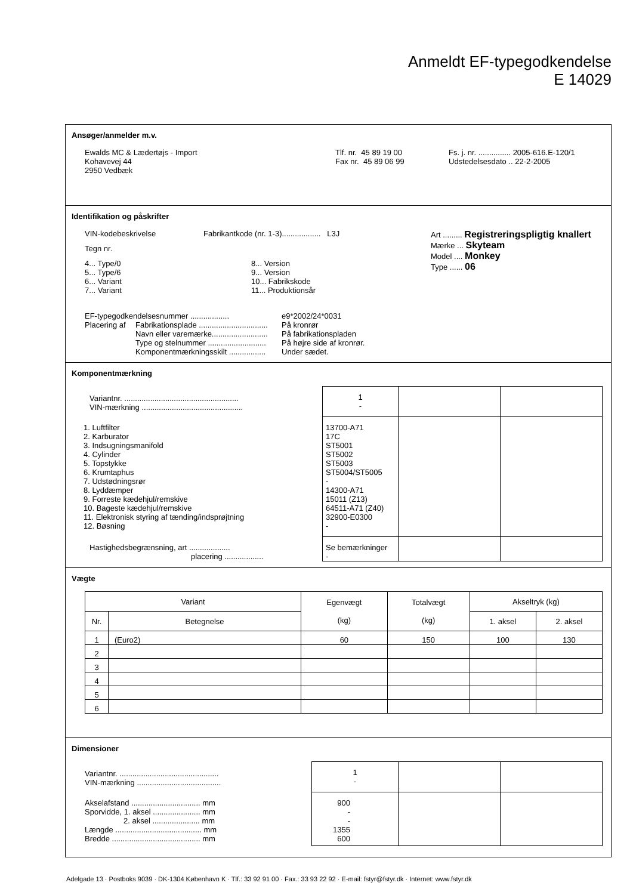Anmeldt EF-typegodkendelse
E 14029
Ansøger/anmelder m.v.
| Ewalds MC & Lædertøjs - Import Kohavevej 44 2950 Vedbæk | Tlf. nr. 45 89 19 00 Fax nr. 45 89 06 99 | Fs. j. nr. ............... 2005-616.E-120/1 Udstedelsesdato .. 22-2-2005 |
Identifikation og påskrifter
| / VIN-kodebeskrivelse / Fabrikantkode (nr. 1-3).................. L3J / / Tegn nr. / / / 4... Type/0 5... Type/6 6... Variant 7... Variant / 8... Version 9... Version 10... Fabrikskode 11... Produktionsår / | Art ......... Registreringspligtig knallert Mærke ... Skyteam Model .... Monkey Type ...... 06 |
| EF-typegodkendelsesnummer .................. | | e9*2002/24*0031 |
| Placering af | Fabrikationsplade ................................ | På kronrør |
| | Navn eller varemærke.......................... | På fabrikationspladen |
| | Type og stelnummer ........................... | På højre side af kronrør. |
| | Komponentmærkningsskilt ................. | Under sædet. |
Komponentmærkning
| Variantnr. ..................................................... VIN-mærkning ............................................... | 1 - | | |
| 1. Luftfilter 2. Karburator 3. Indsugningsmanifold 4. Cylinder 5. Topstykke 6. Krumtaphus 7. Udstødningsrør 8. Lyddæmper 9. Forreste kædehjul/remskive 10. Bageste kædehjul/remskive 11. Elektronisk styring af tænding/indsprøjtning 12. Bøsning | 13700-A71 17C ST5001 ST5002 ST5003 ST5004/ST5005 - 14300-A71 15011 (Z13) 64511-A71 (Z40) 32900-E0300 - | | |
| Hastighedsbegrænsning, art ................... placering .................. | Se bemærkninger - | | |
Vægte
| Variant | | Egenvægt (kg) | Totalvægt (kg) | Akseltryk (kg) | |
| --- | --- | --- | --- | --- | --- |
| Nr. | Betegnelse | | | 1. aksel | 2. aksel |
| 1 | (Euro2) | 60 | 150 | 100 | 130 |
| 2 | | | | | |
| 3 | | | | | |
| 4 | | | | | |
| 5 | | | | | |
| 6 | | | | | |
Dimensioner
| Variantnr. .............................................. VIN-mærkning ....................................... | 1 - | | |
| Akselafstand ................................ mm Sporvidde, 1. aksel ...................... mm 2. aksel ...................... mm Længde ........................................ mm Bredde ......................................... mm | 900 - - 1355 600 | | |
Adelgade 13 · Postboks 9039 · DK-1304 København K · Tlf.: 33 92 91 00 · Fax.: 33 93 22 92 · E-mail: fstyr@fstyr.dk · Internet: www.fstyr.dk